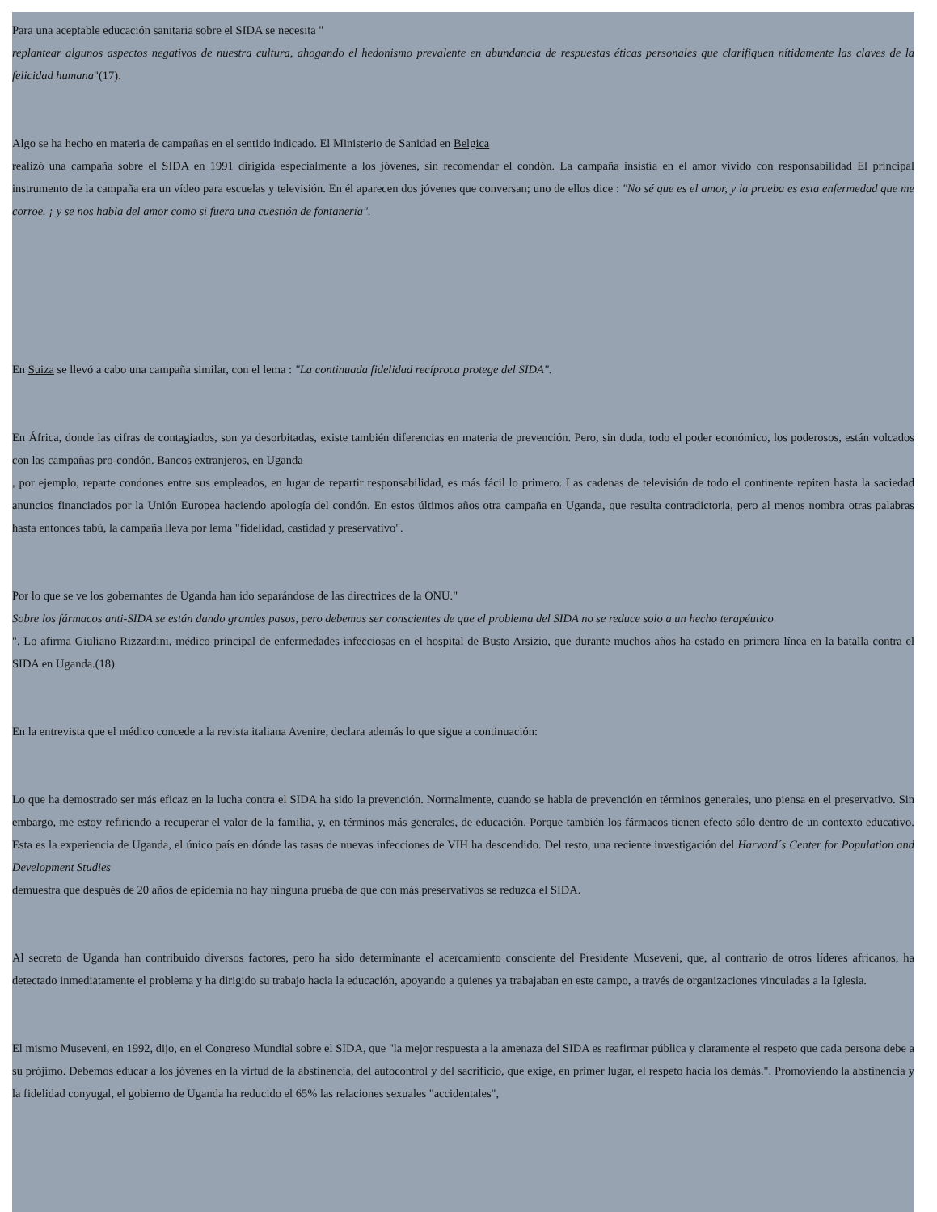Para una aceptable educación sanitaria sobre el SIDA se necesita "
replantear algunos aspectos negativos de nuestra cultura, ahogando el hedonismo prevalente en abundancia de respuestas éticas personales que clarifiquen nítidamente las claves de la felicidad humana"(17).
Algo se ha hecho en materia de campañas en el sentido indicado. El Ministerio de Sanidad en Belgica
realizó una campaña sobre el SIDA en 1991 dirigida especialmente a los jóvenes, sin recomendar el condón. La campaña insistía en el amor vivido con responsabilidad El principal instrumento de la campaña era un vídeo para escuelas y televisión. En él aparecen dos jóvenes que conversan; uno de ellos dice : "No sé que es el amor, y la prueba es esta enfermedad que me corroe. ¡ y se nos habla del amor como si fuera una cuestión de fontanería".
En Suiza se llevó a cabo una campaña similar, con el lema : "La continuada fidelidad recíproca protege del SIDA".
En África, donde las cifras de contagiados, son ya desorbitadas, existe también diferencias en materia de prevención. Pero, sin duda, todo el poder económico, los poderosos, están volcados con las campañas pro-condón. Bancos extranjeros, en Uganda
, por ejemplo, reparte condones entre sus empleados, en lugar de repartir responsabilidad, es más fácil lo primero. Las cadenas de televisión de todo el continente repiten hasta la saciedad anuncios financiados por la Unión Europea haciendo apología del condón. En estos últimos años otra campaña en Uganda, que resulta contradictoria, pero al menos nombra otras palabras hasta entonces tabú, la campaña lleva por lema "fidelidad, castidad y preservativo".
Por lo que se ve los gobernantes de Uganda han ido separándose de las directrices de la ONU."
Sobre los fármacos anti-SIDA se están dando grandes pasos, pero debemos ser conscientes de que el problema del SIDA no se reduce solo a un hecho terapéutico
". Lo afirma Giuliano Rizzardini, médico principal de enfermedades infecciosas en el hospital de Busto Arsizio, que durante muchos años ha estado en primera línea en la batalla contra el SIDA en Uganda.(18)
En la entrevista que el médico concede a la revista italiana Avenire, declara además lo que sigue a continuación:
Lo que ha demostrado ser más eficaz en la lucha contra el SIDA ha sido la prevención. Normalmente, cuando se habla de prevención en términos generales, uno piensa en el preservativo. Sin embargo, me estoy refiriendo a recuperar el valor de la familia, y, en términos más generales, de educación. Porque también los fármacos tienen efecto sólo dentro de un contexto educativo. Esta es la experiencia de Uganda, el único país en dónde las tasas de nuevas infecciones de VIH ha descendido. Del resto, una reciente investigación del Harvard´s Center for Population and Development Studies
demuestra que después de 20 años de epidemia no hay ninguna prueba de que con más preservativos se reduzca el SIDA.
Al secreto de Uganda han contribuido diversos factores, pero ha sido determinante el acercamiento consciente del Presidente Museveni, que, al contrario de otros líderes africanos, ha detectado inmediatamente el problema y ha dirigido su trabajo hacia la educación, apoyando a quienes ya trabajaban en este campo, a través de organizaciones vinculadas a la Iglesia.
El mismo Museveni, en 1992, dijo, en el Congreso Mundial sobre el SIDA, que "la mejor respuesta a la amenaza del SIDA es reafirmar pública y claramente el respeto que cada persona debe a su prójimo. Debemos educar a los jóvenes en la virtud de la abstinencia, del autocontrol y del sacrificio, que exige, en primer lugar, el respeto hacia los demás.". Promoviendo la abstinencia y la fidelidad conyugal, el gobierno de Uganda ha reducido el 65% las relaciones sexuales "accidentales",